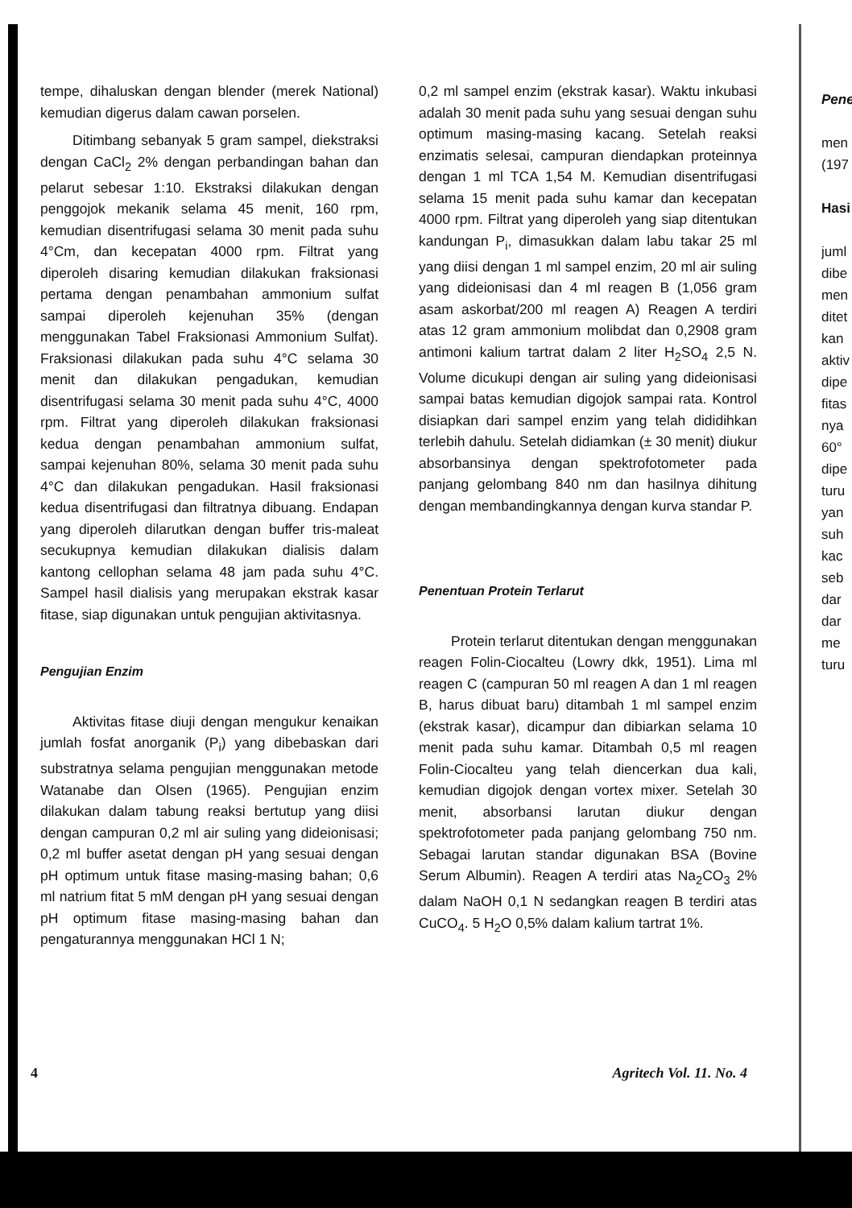tempe, dihaluskan dengan blender (merek National) kemudian digerus dalam cawan porselen.
Ditimbang sebanyak 5 gram sampel, diekstraksi dengan CaCl<sub>2</sub> 2% dengan perbandingan bahan dan pelarut sebesar 1:10. Ekstraksi dilakukan dengan penggojok mekanik selama 45 menit, 160 rpm, kemudian disentrifugasi selama 30 menit pada suhu 4°Cm, dan kecepatan 4000 rpm. Filtrat yang diperoleh disaring kemudian dilakukan fraksionasi pertama dengan penambahan ammonium sulfat sampai diperoleh kejenuhan 35% (dengan menggunakan Tabel Fraksionasi Ammonium Sulfat). Fraksionasi dilakukan pada suhu 4°C selama 30 menit dan dilakukan pengadukan, kemudian disentrifugasi selama 30 menit pada suhu 4°C, 4000 rpm. Filtrat yang diperoleh dilakukan fraksionasi kedua dengan penambahan ammonium sulfat, sampai kejenuhan 80%, selama 30 menit pada suhu 4°C dan dilakukan pengadukan. Hasil fraksionasi kedua disentrifugasi dan filtratnya dibuang. Endapan yang diperoleh dilarutkan dengan buffer tris-maleat secukupnya kemudian dilakukan dialisis dalam kantong cellophan selama 48 jam pada suhu 4°C. Sampel hasil dialisis yang merupakan ekstrak kasar fitase, siap digunakan untuk pengujian aktivitasnya.
Pengujian Enzim
Aktivitas fitase diuji dengan mengukur kenaikan jumlah fosfat anorganik (P<sub>i</sub>) yang dibebaskan dari substratnya selama pengujian menggunakan metode Watanabe dan Olsen (1965). Pengujian enzim dilakukan dalam tabung reaksi bertutup yang diisi dengan campuran 0,2 ml air suling yang dideionisasi; 0,2 ml buffer asetat dengan pH yang sesuai dengan pH optimum untuk fitase masing-masing bahan; 0,6 ml natrium fitat 5 mM dengan pH yang sesuai dengan pH optimum fitase masing-masing bahan dan pengaturannya menggunakan HCl 1 N;
0,2 ml sampel enzim (ekstrak kasar). Waktu inkubasi adalah 30 menit pada suhu yang sesuai dengan suhu optimum masing-masing kacang. Setelah reaksi enzimatis selesai, campuran diendapkan proteinnya dengan 1 ml TCA 1,54 M. Kemudian disentrifugasi selama 15 menit pada suhu kamar dan kecepatan 4000 rpm. Filtrat yang diperoleh yang siap ditentukan kandungan P<sub>i</sub>, dimasukkan dalam labu takar 25 ml yang diisi dengan 1 ml sampel enzim, 20 ml air suling yang dideionisasi dan 4 ml reagen B (1,056 gram asam askorbat/200 ml reagen A) Reagen A terdiri atas 12 gram ammonium molibdat dan 0,2908 gram antimoni kalium tartrat dalam 2 liter H<sub>2</sub>SO<sub>4</sub> 2,5 N. Volume dicukupi dengan air suling yang dideionisasi sampai batas kemudian digojok sampai rata. Kontrol disiapkan dari sampel enzim yang telah dididihkan terlebih dahulu. Setelah didiamkan (± 30 menit) diukur absorbansinya dengan spektrofotometer pada panjang gelombang 840 nm dan hasilnya dihitung dengan membandingkannya dengan kurva standar P.
Penentuan Protein Terlarut
Protein terlarut ditentukan dengan menggunakan reagen Folin-Ciocalteu (Lowry dkk, 1951). Lima ml reagen C (campuran 50 ml reagen A dan 1 ml reagen B, harus dibuat baru) ditambah 1 ml sampel enzim (ekstrak kasar), dicampur dan dibiarkan selama 10 menit pada suhu kamar. Ditambah 0,5 ml reagen Folin-Ciocalteu yang telah diencerkan dua kali, kemudian digojok dengan vortex mixer. Setelah 30 menit, absorbansi larutan diukur dengan spektrofotometer pada panjang gelombang 750 nm. Sebagai larutan standar digunakan BSA (Bovine Serum Albumin). Reagen A terdiri atas Na<sub>2</sub>CO<sub>3</sub> 2% dalam NaOH 0,1 N sedangkan reagen B terdiri atas CuCO<sub>4</sub>. 5 H<sub>2</sub>O 0,5% dalam kalium tartrat 1%.
Pene
men
(197
Hasi
juml
dibe
men
ditet
kan
aktiv
dipe
fitas
nya
60°
dipe
turu
yan
suh
kac
seb
dar
dar
me
turu
4 Agritech Vol. 11. No. 4